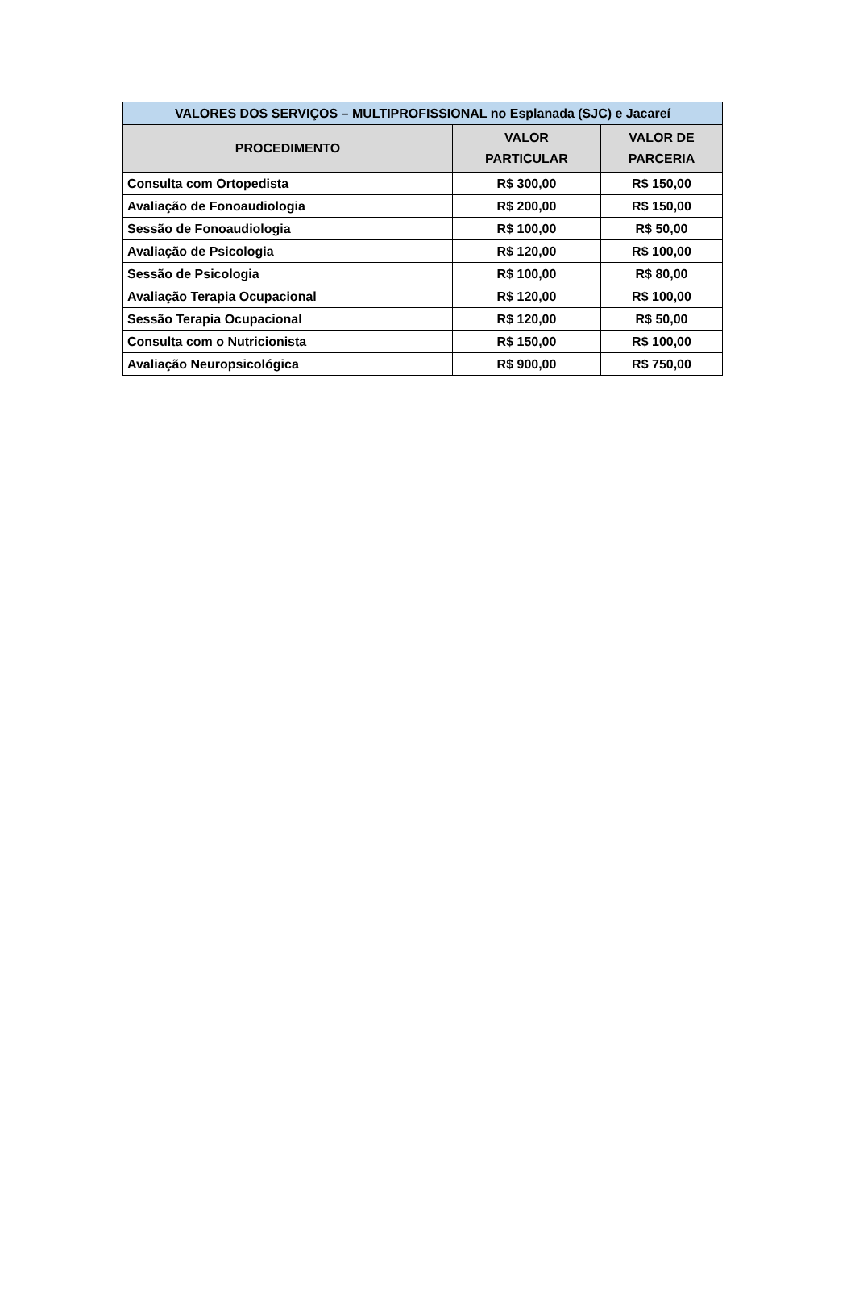| VALORES DOS SERVIÇOS – MULTIPROFISSIONAL no Esplanada (SJC) e Jacareí | | |
| --- | --- | --- |
| PROCEDIMENTO | VALOR PARTICULAR | VALOR DE PARCERIA |
| Consulta com Ortopedista | R$ 300,00 | R$ 150,00 |
| Avaliação de Fonoaudiologia | R$ 200,00 | R$ 150,00 |
| Sessão de Fonoaudiologia | R$ 100,00 | R$ 50,00 |
| Avaliação de Psicologia | R$ 120,00 | R$ 100,00 |
| Sessão de Psicologia | R$ 100,00 | R$ 80,00 |
| Avaliação Terapia Ocupacional | R$ 120,00 | R$ 100,00 |
| Sessão Terapia Ocupacional | R$ 120,00 | R$ 50,00 |
| Consulta com o Nutricionista | R$ 150,00 | R$ 100,00 |
| Avaliação Neuropsicológica | R$ 900,00 | R$ 750,00 |